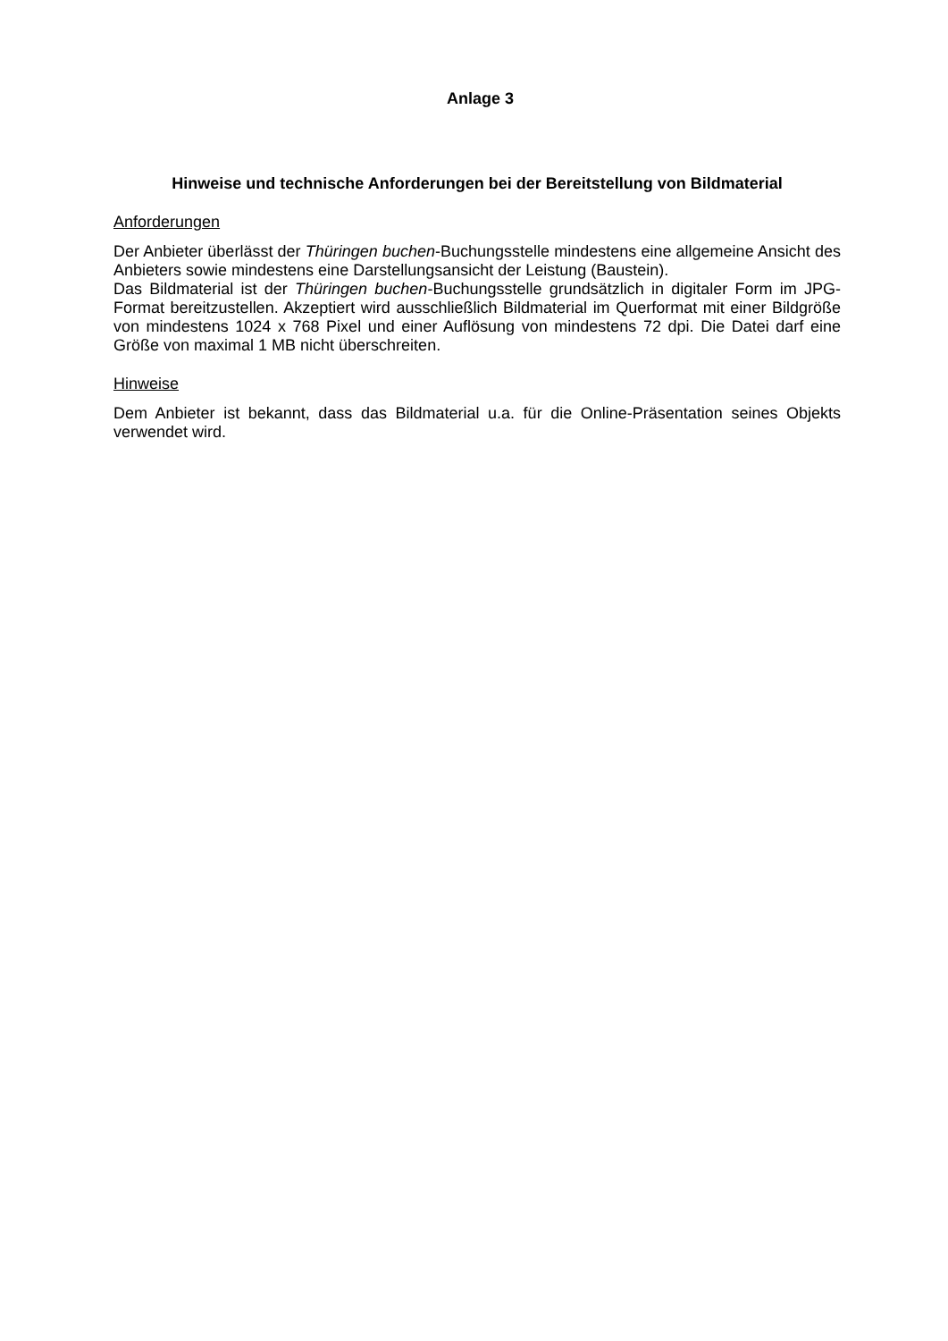Anlage 3
Hinweise und technische Anforderungen bei der Bereitstellung von Bildmaterial
Anforderungen
Der Anbieter überlässt der Thüringen buchen-Buchungsstelle mindestens eine allgemeine Ansicht des Anbieters sowie mindestens eine Darstellungsansicht der Leistung (Baustein).
Das Bildmaterial ist der Thüringen buchen-Buchungsstelle grundsätzlich in digitaler Form im JPG-Format bereitzustellen. Akzeptiert wird ausschließlich Bildmaterial im Querformat mit einer Bildgröße von mindestens 1024 x 768 Pixel und einer Auflösung von mindestens 72 dpi. Die Datei darf eine Größe von maximal 1 MB nicht überschreiten.
Hinweise
Dem Anbieter ist bekannt, dass das Bildmaterial u.a. für die Online-Präsentation seines Objekts verwendet wird.